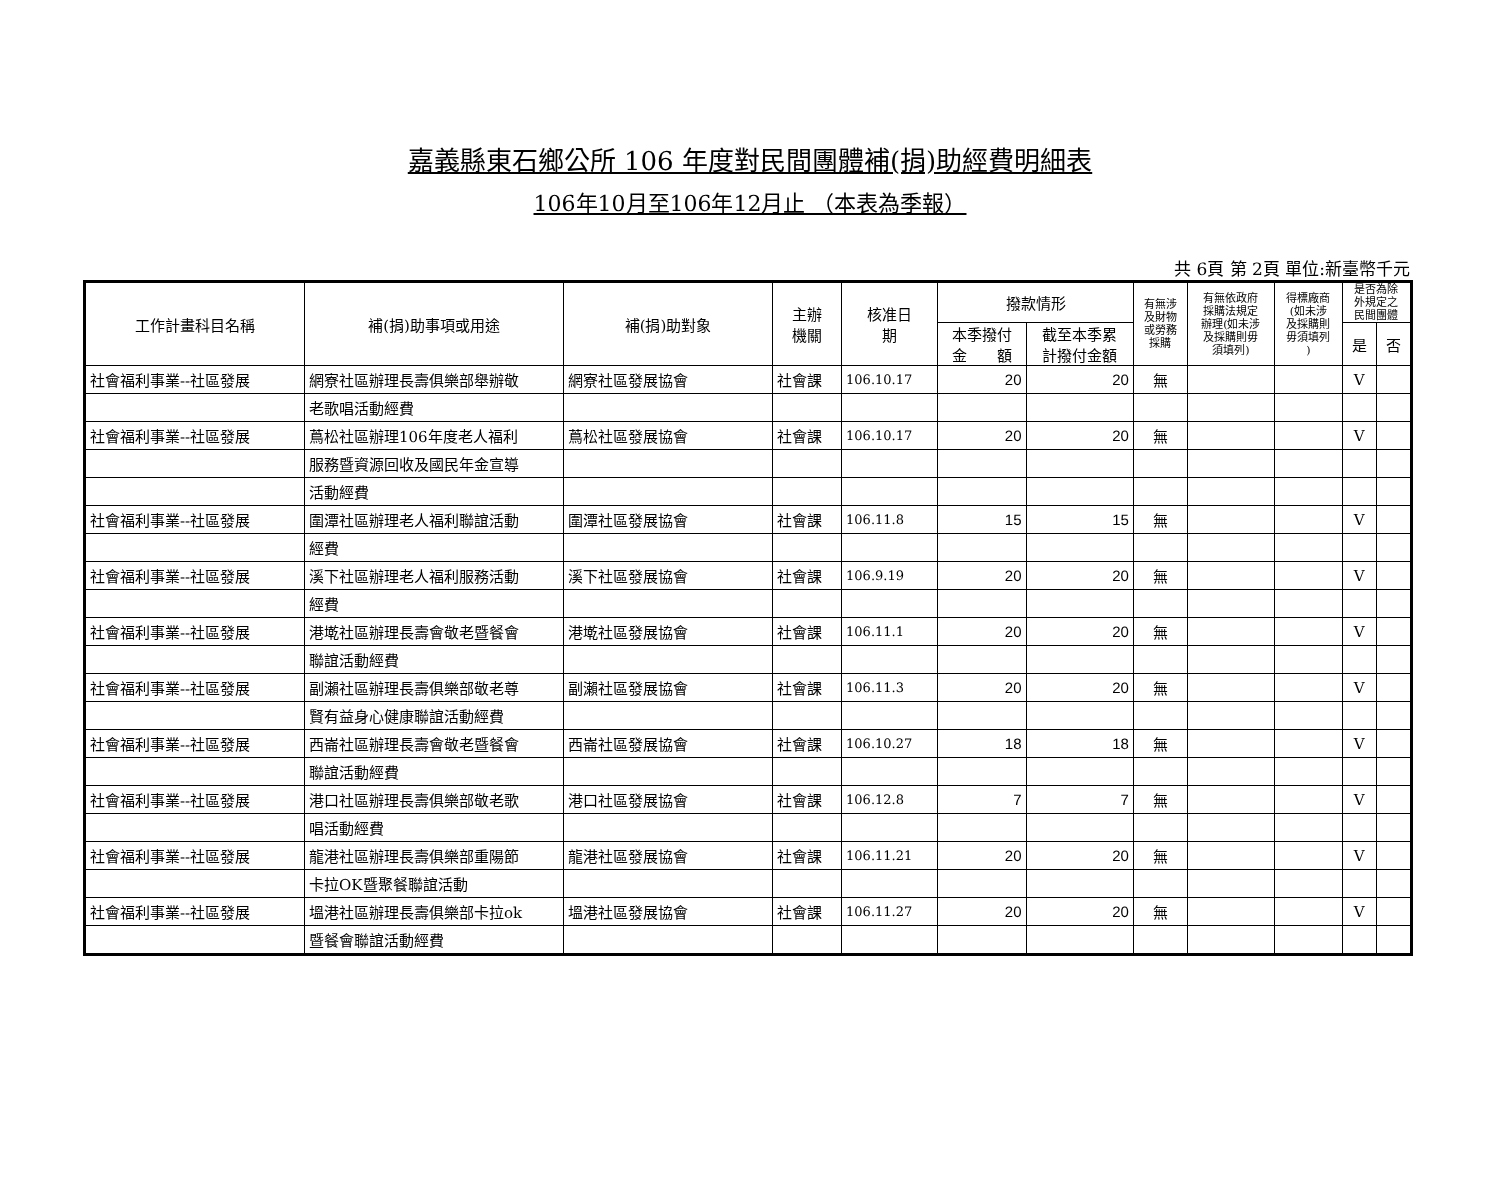嘉義縣東石鄉公所 106 年度對民間團體補(捐)助經費明細表
106年10月至106年12月止 （本表為季報）
共 6頁 第 2頁 單位:新臺幣千元
| 工作計畫科目名稱 | 補(捐)助事項或用途 | 補(捐)助對象 | 主辦 機關 | 核准日 期 | 撥款情形 | | 有無涉 及財物 或勞務 採購 | 有無依政府 採購法規定 辦理(如未涉 及採購則毋 須填列) | 得標廠商 (如未涉 及採購則 毋須填列 ) | 是否為除 外規定之 民間團體 | |
| --- | --- | --- | --- | --- | --- | --- | --- | --- | --- | --- | --- |
| | | | | | 本季撥付 金 額 | 截至本季累 計撥付金額 | | | | | |
| | | | | | | | | | | 是 | 否 |
| 社會福利事業--社區發展 | 網寮社區辦理長壽俱樂部舉辦敬 | 網寮社區發展協會 | 社會課 | 106.10.17 | 20 | 20 | 無 | | | V | |
| | 老歌唱活動經費 | | | | | | | | | | |
| 社會福利事業--社區發展 | 蔦松社區辦理106年度老人福利 | 蔦松社區發展協會 | 社會課 | 106.10.17 | 20 | 20 | 無 | | | V | |
| | 服務暨資源回收及國民年金宣導 | | | | | | | | | | |
| | 活動經費 | | | | | | | | | | |
| 社會福利事業--社區發展 | 圍潭社區辦理老人福利聯誼活動 | 圍潭社區發展協會 | 社會課 | 106.11.8 | 15 | 15 | 無 | | | V | |
| | 經費 | | | | | | | | | | |
| 社會福利事業--社區發展 | 溪下社區辦理老人福利服務活動 | 溪下社區發展協會 | 社會課 | 106.9.19 | 20 | 20 | 無 | | | V | |
| | 經費 | | | | | | | | | | |
| 社會福利事業--社區發展 | 港墘社區辦理長壽會敬老暨餐會 | 港墘社區發展協會 | 社會課 | 106.11.1 | 20 | 20 | 無 | | | V | |
| | 聯誼活動經費 | | | | | | | | | | |
| 社會福利事業--社區發展 | 副瀨社區辦理長壽俱樂部敬老尊 | 副瀨社區發展協會 | 社會課 | 106.11.3 | 20 | 20 | 無 | | | V | |
| | 賢有益身心健康聯誼活動經費 | | | | | | | | | | |
| 社會福利事業--社區發展 | 西崙社區辦理長壽會敬老暨餐會 | 西崙社區發展協會 | 社會課 | 106.10.27 | 18 | 18 | 無 | | | V | |
| | 聯誼活動經費 | | | | | | | | | | |
| 社會福利事業--社區發展 | 港口社區辦理長壽俱樂部敬老歌 | 港口社區發展協會 | 社會課 | 106.12.8 | 7 | 7 | 無 | | | V | |
| | 唱活動經費 | | | | | | | | | | |
| 社會福利事業--社區發展 | 龍港社區辦理長壽俱樂部重陽節 | 龍港社區發展協會 | 社會課 | 106.11.21 | 20 | 20 | 無 | | | V | |
| | 卡拉OK暨聚餐聯誼活動 | | | | | | | | | | |
| 社會福利事業--社區發展 | 塭港社區辦理長壽俱樂部卡拉ok | 塭港社區發展協會 | 社會課 | 106.11.27 | 20 | 20 | 無 | | | V | |
| | 暨餐會聯誼活動經費 | | | | | | | | | | |